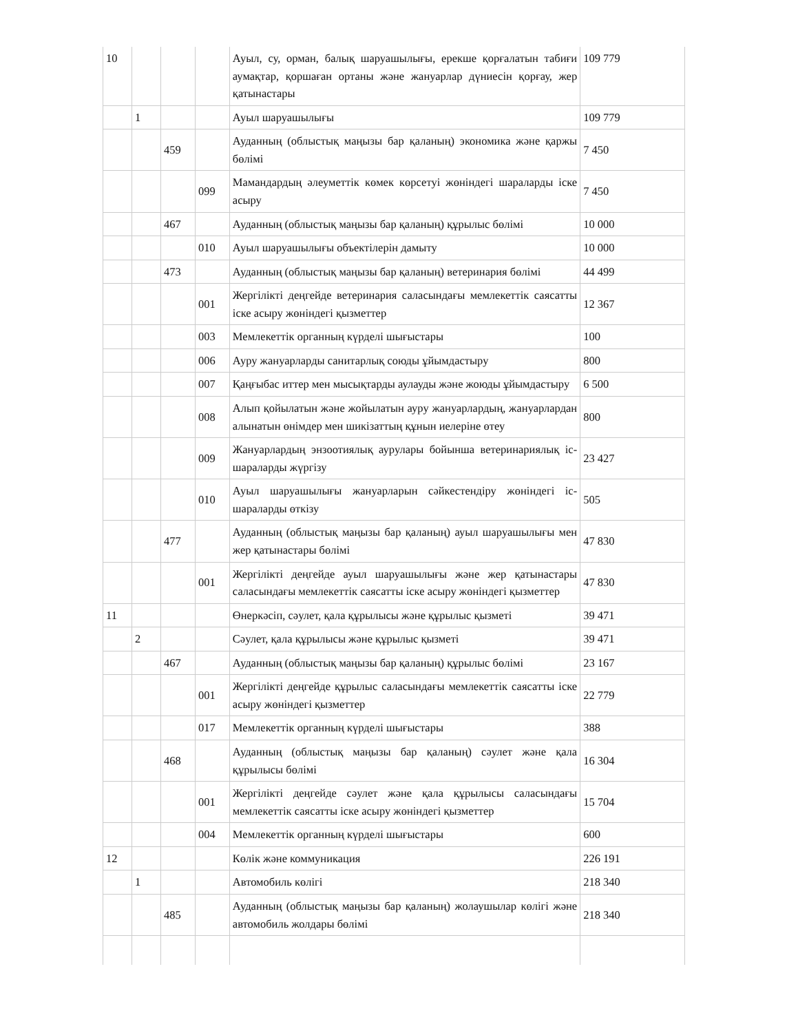| 10 | | | | Ауыл, су, орман, балық шаруашылығы, ерекше қорғалатын табиғи аумақтар, қоршаған ортаны және жануарлар дүниесін қорғау, жер қатынастары | 109 779 |
| | 1 | | | Ауыл шаруашылығы | 109 779 |
| | | 459 | | Ауданның (облыстық маңызы бар қаланың) экономика және қаржы бөлімі | 7 450 |
| | | | 099 | Мамандардың әлеуметтік көмек көрсетуі жөніндегі шараларды іске асыру | 7 450 |
| | | 467 | | Ауданның (облыстық маңызы бар қаланың) құрылыс бөлімі | 10 000 |
| | | | 010 | Ауыл шаруашылығы объектілерін дамыту | 10 000 |
| | | 473 | | Ауданның (облыстық маңызы бар қаланың) ветеринария бөлімі | 44 499 |
| | | | 001 | Жергілікті деңгейде ветеринария саласындағы мемлекеттік саясатты іске асыру жөніндегі қызметтер | 12 367 |
| | | | 003 | Мемлекеттік органның күрделі шығыстары | 100 |
| | | | 006 | Ауру жануарларды санитарлық союды ұйымдастыру | 800 |
| | | | 007 | Қаңғыбас иттер мен мысықтарды аулауды және жоюды ұйымдастыру | 6 500 |
| | | | 008 | Алып қойылатын және жойылатын ауру жануарлардың, жануарлардан алынатын өнімдер мен шикізаттың құнын иелеріне өтеу | 800 |
| | | | 009 | Жануарлардың энзоотиялық аурулары бойынша ветеринариялық іс-шараларды жүргізу | 23 427 |
| | | | 010 | Ауыл шаруашылығы жануарларын сәйкестендіру жөніндегі іс-шараларды өткізу | 505 |
| | | 477 | | Ауданның (облыстық маңызы бар қаланың) ауыл шаруашылығы мен жер қатынастары бөлімі | 47 830 |
| | | | 001 | Жергілікті деңгейде ауыл шаруашылығы және жер қатынастары саласындағы мемлекеттік саясатты іске асыру жөніндегі қызметтер | 47 830 |
| 11 | | | | Өнеркәсіп, сәулет, қала құрылысы және құрылыс қызметі | 39 471 |
| | 2 | | | Сәулет, қала құрылысы және құрылыс қызметі | 39 471 |
| | | 467 | | Ауданның (облыстық маңызы бар қаланың) құрылыс бөлімі | 23 167 |
| | | | 001 | Жергілікті деңгейде құрылыс саласындағы мемлекеттік саясатты іске асыру жөніндегі қызметтер | 22 779 |
| | | | 017 | Мемлекеттік органның күрделі шығыстары | 388 |
| | | 468 | | Ауданның (облыстық маңызы бар қаланың) сәулет және қала құрылысы бөлімі | 16 304 |
| | | | 001 | Жергілікті деңгейде сәулет және қала құрылысы саласындағы мемлекеттік саясатты іске асыру жөніндегі қызметтер | 15 704 |
| | | | 004 | Мемлекеттік органның күрделі шығыстары | 600 |
| 12 | | | | Көлік және коммуникация | 226 191 |
| | 1 | | | Автомобиль көлігі | 218 340 |
| | | 485 | | Ауданның (облыстық маңызы бар қаланың) жолаушылар көлігі және автомобиль жолдары бөлімі | 218 340 |